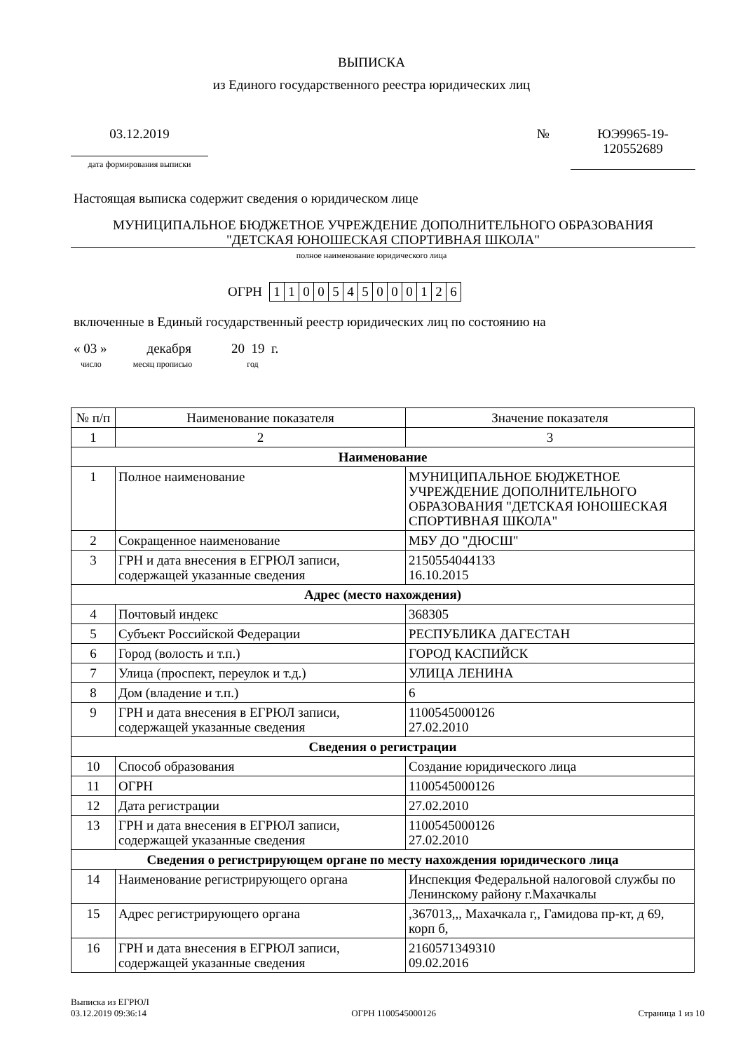ВЫПИСКА
из Единого государственного реестра юридических лиц
03.12.2019
дата формирования выписки
№
ЮЭ9965-19-
120552689
Настоящая выписка содержит сведения о юридическом лице
МУНИЦИПАЛЬНОЕ БЮДЖЕТНОЕ УЧРЕЖДЕНИЕ ДОПОЛНИТЕЛЬНОГО ОБРАЗОВАНИЯ
"ДЕТСКАЯ ЮНОШЕСКАЯ СПОРТИВНАЯ ШКОЛА"
полное наименование юридического лица
ОГРН
| 1 | 1 | 0 | 0 | 5 | 4 | 5 | 0 | 0 | 0 | 1 | 2 | 6 |
включенные в Единый государственный реестр юридических лиц по состоянию на
« 03 » декабря 20 19 г.
число месяц прописью год
| № п/п | Наименование показателя | Значение показателя |
| --- | --- | --- |
| 1 | 2 | 3 |
| Наименование | | |
| 1 | Полное наименование | МУНИЦИПАЛЬНОЕ БЮДЖЕТНОЕ УЧРЕЖДЕНИЕ ДОПОЛНИТЕЛЬНОГО ОБРАЗОВАНИЯ "ДЕТСКАЯ ЮНОШЕСКАЯ СПОРТИВНАЯ ШКОЛА" |
| 2 | Сокращенное наименование | МБУ ДО "ДЮСШ" |
| 3 | ГРН и дата внесения в ЕГРЮЛ записи, содержащей указанные сведения | 2150554044133 16.10.2015 |
| Адрес (место нахождения) | | |
| 4 | Почтовый индекс | 368305 |
| 5 | Субъект Российской Федерации | РЕСПУБЛИКА ДАГЕСТАН |
| 6 | Город (волость и т.п.) | ГОРОД КАСПИЙСК |
| 7 | Улица (проспект, переулок и т.д.) | УЛИЦА ЛЕНИНА |
| 8 | Дом (владение и т.п.) | 6 |
| 9 | ГРН и дата внесения в ЕГРЮЛ записи, содержащей указанные сведения | 1100545000126 27.02.2010 |
| Сведения о регистрации | | |
| 10 | Способ образования | Создание юридического лица |
| 11 | ОГРН | 1100545000126 |
| 12 | Дата регистрации | 27.02.2010 |
| 13 | ГРН и дата внесения в ЕГРЮЛ записи, содержащей указанные сведения | 1100545000126 27.02.2010 |
| Сведения о регистрирующем органе по месту нахождения юридического лица | | |
| 14 | Наименование регистрирующего органа | Инспекция Федеральной налоговой службы по Ленинскому району г.Махачкалы |
| 15 | Адрес регистрирующего органа | ,367013,,, Махачкала г,, Гамидова пр-кт, д 69, корп б, |
| 16 | ГРН и дата внесения в ЕГРЮЛ записи, содержащей указанные сведения | 2160571349310 09.02.2016 |
Выписка из ЕГРЮЛ
03.12.2019 09:36:14
ОГРН 1100545000126
Страница 1 из 10